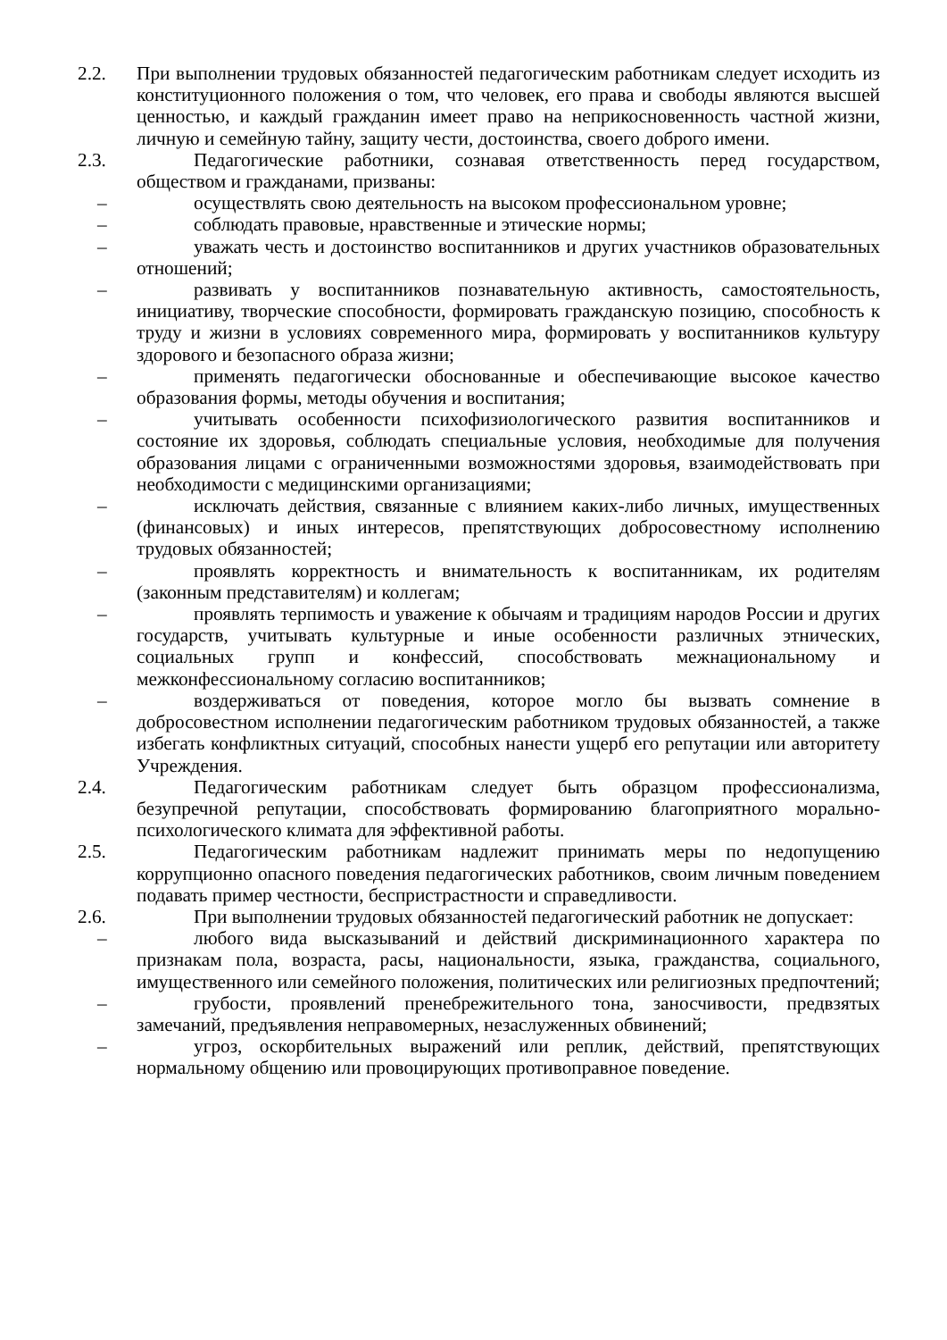2.2. При выполнении трудовых обязанностей педагогическим работникам следует исходить из конституционного положения о том, что человек, его права и свободы являются высшей ценностью, и каждый гражданин имеет право на неприкосновенность частной жизни, личную и семейную тайну, защиту чести, достоинства, своего доброго имени.
2.3. Педагогические работники, сознавая ответственность перед государством, обществом и гражданами, призваны:
– осуществлять свою деятельность на высоком профессиональном уровне;
– соблюдать правовые, нравственные и этические нормы;
– уважать честь и достоинство воспитанников и других участников образовательных отношений;
– развивать у воспитанников познавательную активность, самостоятельность, инициативу, творческие способности, формировать гражданскую позицию, способность к труду и жизни в условиях современного мира, формировать у воспитанников культуру здорового и безопасного образа жизни;
– применять педагогически обоснованные и обеспечивающие высокое качество образования формы, методы обучения и воспитания;
– учитывать особенности психофизиологического развития воспитанников и состояние их здоровья, соблюдать специальные условия, необходимые для получения образования лицами с ограниченными возможностями здоровья, взаимодействовать при необходимости с медицинскими организациями;
– исключать действия, связанные с влиянием каких-либо личных, имущественных (финансовых) и иных интересов, препятствующих добросовестному исполнению трудовых обязанностей;
– проявлять корректность и внимательность к воспитанникам, их родителям (законным представителям) и коллегам;
– проявлять терпимость и уважение к обычаям и традициям народов России и других государств, учитывать культурные и иные особенности различных этнических, социальных групп и конфессий, способствовать межнациональному и межконфессиональному согласию воспитанников;
– воздерживаться от поведения, которое могло бы вызвать сомнение в добросовестном исполнении педагогическим работником трудовых обязанностей, а также избегать конфликтных ситуаций, способных нанести ущерб его репутации или авторитету Учреждения.
2.4. Педагогическим работникам следует быть образцом профессионализма, безупречной репутации, способствовать формированию благоприятного морально-психологического климата для эффективной работы.
2.5. Педагогическим работникам надлежит принимать меры по недопущению коррупционно опасного поведения педагогических работников, своим личным поведением подавать пример честности, беспристрастности и справедливости.
2.6. При выполнении трудовых обязанностей педагогический работник не допускает:
– любого вида высказываний и действий дискриминационного характера по признакам пола, возраста, расы, национальности, языка, гражданства, социального, имущественного или семейного положения, политических или религиозных предпочтений;
– грубости, проявлений пренебрежительного тона, заносчивости, предвзятых замечаний, предъявления неправомерных, незаслуженных обвинений;
– угроз, оскорбительных выражений или реплик, действий, препятствующих нормальному общению или провоцирующих противоправное поведение.